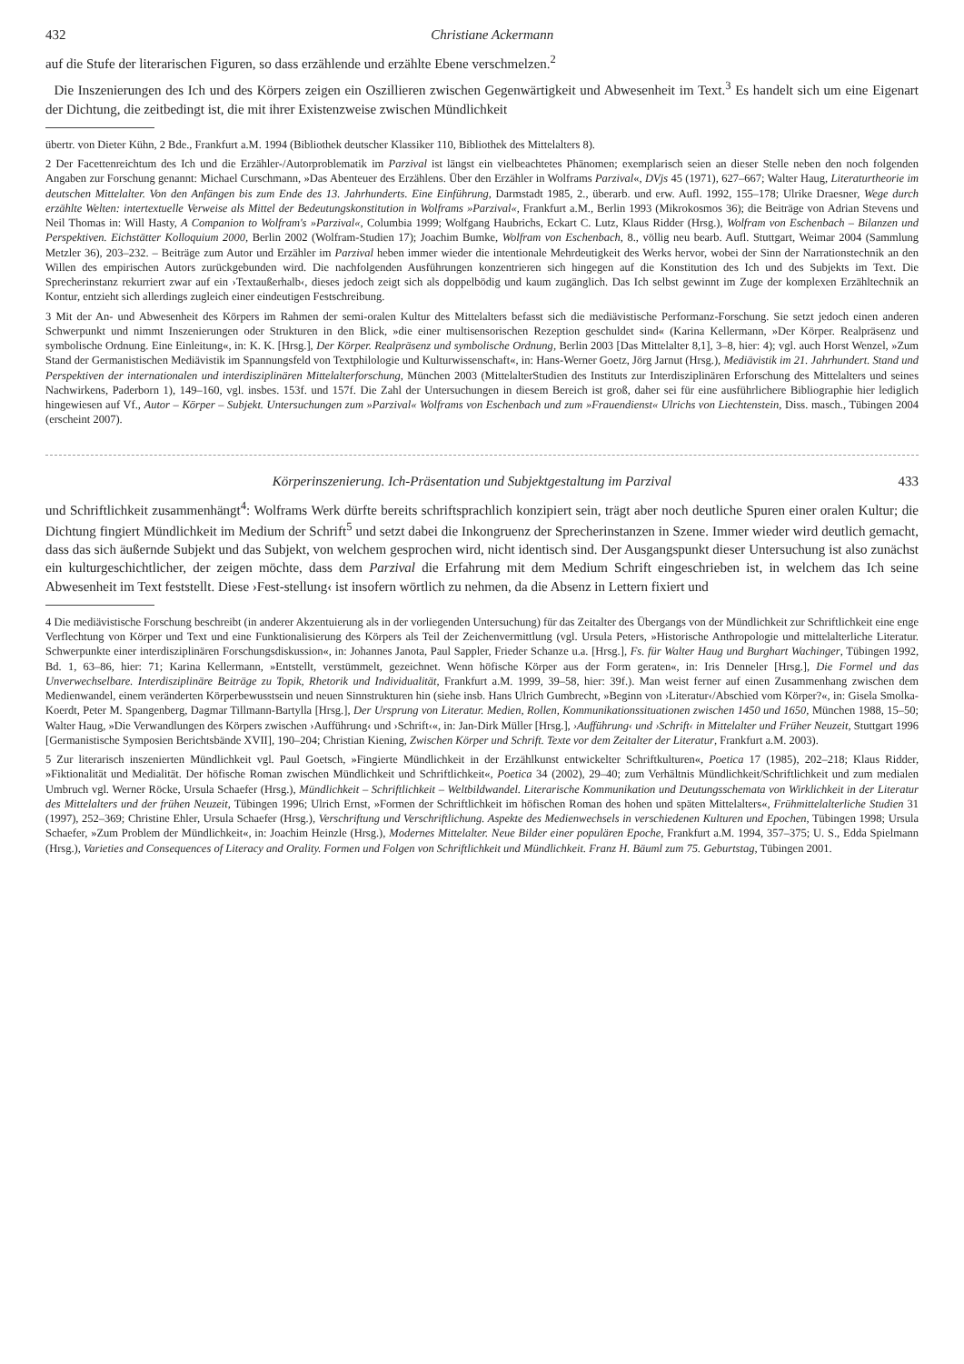432 Christiane Ackermann
auf die Stufe der literarischen Figuren, so dass erzählende und erzählte Ebene verschmelzen.<sup>2</sup>
Die Inszenierungen des Ich und des Körpers zeigen ein Oszillieren zwischen Gegenwärtigkeit und Abwesenheit im Text.<sup>3</sup> Es handelt sich um eine Eigenart der Dichtung, die zeitbedingt ist, die mit ihrer Existenzweise zwischen Mündlichkeit
übertr. von Dieter Kühn, 2 Bde., Frankfurt a.M. 1994 (Bibliothek deutscher Klassiker 110, Bibliothek des Mittelalters 8).
2 Der Facettenreichtum des Ich und die Erzähler-/Autorproblematik im Parzival ist längst ein vielbeachtetes Phänomen; exemplarisch seien an dieser Stelle neben den noch folgenden Angaben zur Forschung genannt: Michael Curschmann, »Das Abenteuer des Erzählens. Über den Erzähler in Wolframs Parzival«, DVjs 45 (1971), 627–667; Walter Haug, Literaturtheorie im deutschen Mittelalter. Von den Anfängen bis zum Ende des 13. Jahrhunderts. Eine Einführung, Darmstadt 1985, 2., überarb. und erw. Aufl. 1992, 155–178; Ulrike Draesner, Wege durch erzählte Welten: intertextuelle Verweise als Mittel der Bedeutungskonstitution in Wolframs »Parzival«, Frankfurt a.M., Berlin 1993 (Mikrokosmos 36); die Beiträge von Adrian Stevens und Neil Thomas in: Will Hasty, A Companion to Wolfram's »Parzival«, Columbia 1999; Wolfgang Haubrichs, Eckart C. Lutz, Klaus Ridder (Hrsg.), Wolfram von Eschenbach – Bilanzen und Perspektiven. Eichstätter Kolloquium 2000, Berlin 2002 (Wolfram-Studien 17); Joachim Bumke, Wolfram von Eschenbach, 8., völlig neu bearb. Aufl. Stuttgart, Weimar 2004 (Sammlung Metzler 36), 203–232. – Beiträge zum Autor und Erzähler im Parzival heben immer wieder die intentionale Mehrdeutigkeit des Werks hervor, wobei der Sinn der Narrationstechnik an den Willen des empirischen Autors zurückgebunden wird. Die nachfolgenden Ausführungen konzentrieren sich hingegen auf die Konstitution des Ich und des Subjekts im Text. Die Sprecherinstanz rekurriert zwar auf ein ›Textaußerhalb‹, dieses jedoch zeigt sich als doppelbödig und kaum zugänglich. Das Ich selbst gewinnt im Zuge der komplexen Erzähltechnik an Kontur, entzieht sich allerdings zugleich einer eindeutigen Festschreibung.
3 Mit der An- und Abwesenheit des Körpers im Rahmen der semi-oralen Kultur des Mittelalters befasst sich die mediävistische Performanz-Forschung. Sie setzt jedoch einen anderen Schwerpunkt und nimmt Inszenierungen oder Strukturen in den Blick, »die einer multisensorischen Rezeption geschuldet sind« (Karina Kellermann, »Der Körper. Realpräsenz und symbolische Ordnung. Eine Einleitung«, in: K. K. [Hrsg.], Der Körper. Realpräsenz und symbolische Ordnung, Berlin 2003 [Das Mittelalter 8,1], 3–8, hier: 4); vgl. auch Horst Wenzel, »Zum Stand der Germanistischen Mediävistik im Spannungsfeld von Textphilologie und Kulturwissenschaft«, in: Hans-Werner Goetz, Jörg Jarnut (Hrsg.), Mediävistik im 21. Jahrhundert. Stand und Perspektiven der internationalen und interdisziplinären Mittelalterforschung, München 2003 (MittelalterStudien des Instituts zur Interdisziplinären Erforschung des Mittelalters und seines Nachwirkens, Paderborn 1), 149–160, vgl. insbes. 153f. und 157f. Die Zahl der Untersuchungen in diesem Bereich ist groß, daher sei für eine ausführlichere Bibliographie hier lediglich hingewiesen auf Vf., Autor – Körper – Subjekt. Untersuchungen zum »Parzival« Wolframs von Eschenbach und zum »Frauendienst« Ulrichs von Liechtenstein, Diss. masch., Tübingen 2004 (erscheint 2007).
Körperinszenierung. Ich-Präsentation und Subjektgestaltung im Parzival 433
und Schriftlichkeit zusammenhängt<sup>4</sup>: Wolframs Werk dürfte bereits schriftsprachlich konzipiert sein, trägt aber noch deutliche Spuren einer oralen Kultur; die Dichtung fingiert Mündlichkeit im Medium der Schrift<sup>5</sup> und setzt dabei die Inkongruenz der Sprecherinstanzen in Szene. Immer wieder wird deutlich gemacht, dass das sich äußernde Subjekt und das Subjekt, von welchem gesprochen wird, nicht identisch sind. Der Ausgangspunkt dieser Untersuchung ist also zunächst ein kulturgeschichtlicher, der zeigen möchte, dass dem Parzival die Erfahrung mit dem Medium Schrift eingeschrieben ist, in welchem das Ich seine Abwesenheit im Text feststellt. Diese ›Fest-stellung‹ ist insofern wörtlich zu nehmen, da die Absenz in Lettern fixiert und
4 Die mediävistische Forschung beschreibt (in anderer Akzentuierung als in der vorliegenden Untersuchung) für das Zeitalter des Übergangs von der Mündlichkeit zur Schriftlichkeit eine enge Verflechtung von Körper und Text und eine Funktionalisierung des Körpers als Teil der Zeichenvermittlung (vgl. Ursula Peters, »Historische Anthropologie und mittelalterliche Literatur. Schwerpunkte einer interdisziplinären Forschungsdiskussion«, in: Johannes Janota, Paul Sappler, Frieder Schanze u.a. [Hrsg.], Fs. für Walter Haug und Burghart Wachinger, Tübingen 1992, Bd. 1, 63–86, hier: 71; Karina Kellermann, »Entstellt, verstümmelt, gezeichnet. Wenn höfische Körper aus der Form geraten«, in: Iris Denneler [Hrsg.], Die Formel und das Unverwechselbare. Interdisziplinäre Beiträge zu Topik, Rhetorik und Individualität, Frankfurt a.M. 1999, 39–58, hier: 39f.). Man weist ferner auf einen Zusammenhang zwischen dem Medienwandel, einem veränderten Körperbewusstsein und neuen Sinnstrukturen hin (siehe insb. Hans Ulrich Gumbrecht, »Beginn von ›Literatur‹/Abschied vom Körper?«, in: Gisela Smolka-Koerdt, Peter M. Spangenberg, Dagmar Tillmann-Bartylla [Hrsg.], Der Ursprung von Literatur. Medien, Rollen, Kommunikationssituationen zwischen 1450 und 1650, München 1988, 15–50; Walter Haug, »Die Verwandlungen des Körpers zwischen ›Aufführung‹ und ›Schrift‹«, in: Jan-Dirk Müller [Hrsg.], ›Aufführung‹ und ›Schrift‹ in Mittelalter und Früher Neuzeit, Stuttgart 1996 [Germanistische Symposien Berichtsbände XVII], 190–204; Christian Kiening, Zwischen Körper und Schrift. Texte vor dem Zeitalter der Literatur, Frankfurt a.M. 2003).
5 Zur literarisch inszenierten Mündlichkeit vgl. Paul Goetsch, »Fingierte Mündlichkeit in der Erzählkunst entwickelter Schriftkulturen«, Poetica 17 (1985), 202–218; Klaus Ridder, »Fiktionalität und Medialität. Der höfische Roman zwischen Mündlichkeit und Schriftlichkeit«, Poetica 34 (2002), 29–40; zum Verhältnis Mündlichkeit/Schriftlichkeit und zum medialen Umbruch vgl. Werner Röcke, Ursula Schaefer (Hrsg.), Mündlichkeit – Schriftlichkeit – Weltbildwandel. Literarische Kommunikation und Deutungsschemata von Wirklichkeit in der Literatur des Mittelalters und der frühen Neuzeit, Tübingen 1996; Ulrich Ernst, »Formen der Schriftlichkeit im höfischen Roman des hohen und späten Mittelalters«, Frühmittelalterliche Studien 31 (1997), 252–369; Christine Ehler, Ursula Schaefer (Hrsg.), Verschriftung und Verschriftlichung. Aspekte des Medienwechsels in verschiedenen Kulturen und Epochen, Tübingen 1998; Ursula Schaefer, »Zum Problem der Mündlichkeit«, in: Joachim Heinzle (Hrsg.), Modernes Mittelalter. Neue Bilder einer populären Epoche, Frankfurt a.M. 1994, 357–375; U. S., Edda Spielmann (Hrsg.), Varieties and Consequences of Literacy and Orality. Formen und Folgen von Schriftlichkeit und Mündlichkeit. Franz H. Bäuml zum 75. Geburtstag, Tübingen 2001.